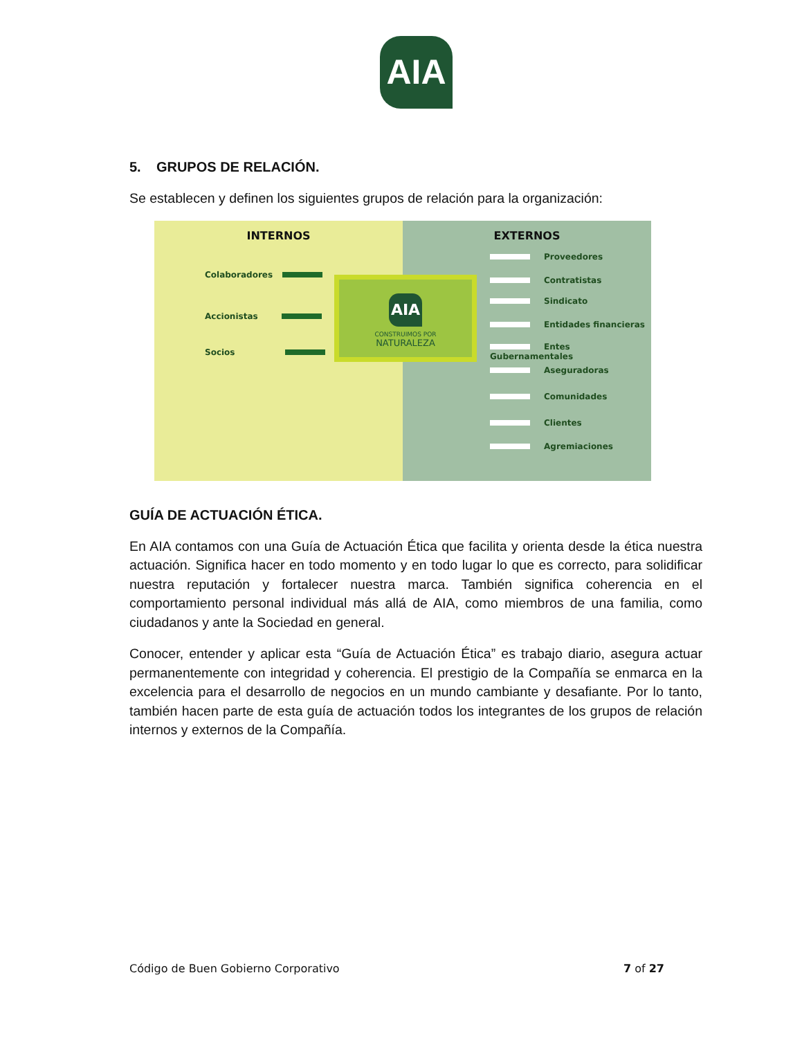AIA
5. GRUPOS DE RELACIÓN.
Se establecen y definen los siguientes grupos de relación para la organización:
INTERNOS
Colaboradores
Accionistas
Socios
EXTERNOS
Proveedores
Contratistas
Sindicato
Entidades financieras
Entes Gubernamentales
Aseguradoras
Comunidades
Clientes
Agremiaciones
AIA
CONSTRUIMOS POR
NATURALEZA
GUÍA DE ACTUACIÓN ÉTICA.
En AIA contamos con una Guía de Actuación Ética que facilita y orienta desde la ética nuestra actuación. Significa hacer en todo momento y en todo lugar lo que es correcto, para solidificar nuestra reputación y fortalecer nuestra marca. También significa coherencia en el comportamiento personal individual más allá de AIA, como miembros de una familia, como ciudadanos y ante la Sociedad en general.
Conocer, entender y aplicar esta “Guía de Actuación Ética” es trabajo diario, asegura actuar permanentemente con integridad y coherencia. El prestigio de la Compañía se enmarca en la excelencia para el desarrollo de negocios en un mundo cambiante y desafiante. Por lo tanto, también hacen parte de esta guía de actuación todos los integrantes de los grupos de relación internos y externos de la Compañía.
Código de Buen Gobierno Corporativo 7 of 27